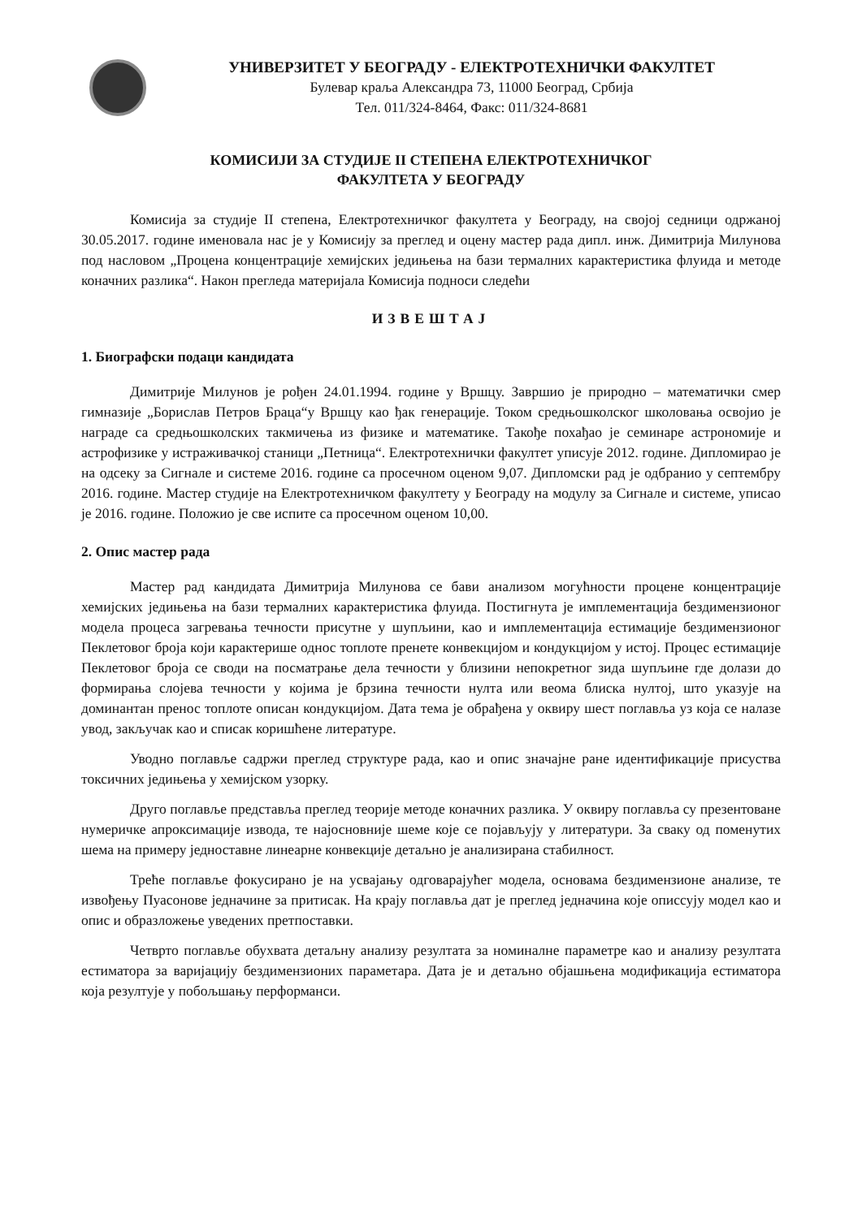УНИВЕРЗИТЕТ У БЕОГРАДУ - ЕЛЕКТРОТЕХНИЧКИ ФАКУЛТЕТ
Булевар краља Александра 73, 11000 Београд, Србија
Тел. 011/324-8464, Факс: 011/324-8681
КОМИСИЈИ ЗА СТУДИЈЕ II СТЕПЕНА ЕЛЕКТРОТЕХНИЧКОГ
ФАКУЛТЕТА У БЕОГРАДУ
Комисија за студије II степена, Електротехничког факултета у Београду, на својој седници одржаној 30.05.2017. године именовала нас је у Комисију за преглед и оцену мастер рада дипл. инж. Димитрија Милунова под насловом „Процена концентрације хемијских једињења на бази термалних карактеристика флуида и методе коначних разлика“. Након прегледа материјала Комисија подноси следећи
ИЗВЕШТАЈ
1. Биографски подаци кандидата
Димитрије Милунов је рођен 24.01.1994. године у Вршцу. Завршио је природно – математички смер гимназије „Борислав Петров Браца“у Вршцу као ђак генерације. Током средњошколског школовања освојио је награде са средњошколских такмичења из физике и математике. Такође похађао је семинаре астрономије и астрофизике у истраживачкој станици „Петница“. Електротехнички факултет уписује 2012. године. Дипломирао је на одсеку за Сигнале и системе 2016. године са просечном оценом 9,07. Дипломски рад је одбранио у септембру 2016. године. Мастер студије на Електротехничком факултету у Београду на модулу за Сигнале и системе, уписао је 2016. године. Положио је све испите са просечном оценом 10,00.
2. Опис мастер рада
Мастер рад кандидата Димитрија Милунова се бави анализом могућности процене концентрације хемијских једињења на бази термалних карактеристика флуида. Постигнута је имплементација бездимензионог модела процеса загревања течности присутне у шупљини, као и имплементација естимације бездимензионог Пеклетовог броја који карактерише однос топлоте пренете конвекцијом и кондукцијом у истој. Процес естимације Пеклетовог броја се своди на посматрање дела течности у близини непокретног зида шупљине где долази до формирања слојева течности у којима је брзина течности нулта или веома блиска нултој, што указује на доминантан пренос топлоте описан кондукцијом. Дата тема је обрађена у оквиру шест поглавља уз која се налазе увод, закључак као и списак коришћене литературе.
Уводно поглавље садржи преглед структуре рада, као и опис значајне ране идентификације присуства токсичних једињења у хемијском узорку.
Друго поглавље представља преглед теорије методе коначних разлика. У оквиру поглавља су презентоване нумеричке апроксимације извода, те најосновније шеме које се појављују у литератури. За сваку од поменутих шема на примеру једноставне линеарне конвекције детаљно је анализирана стабилност.
Треће поглавље фокусирано је на усвајању одговарајућег модела, основама бездимензионе анализе, те извођењу Пуасонове једначине за притисак. На крају поглавља дат је преглед једначина које описсују модел као и опис и образложење уведених претпоставки.
Четврто поглавље обухвата детаљну анализу резултата за номиналне параметре као и анализу резултата естиматора за варијацију бездимензионих параметара. Дата је и детаљно објашњена модификација естиматора која резултује у побољшању перформанси.